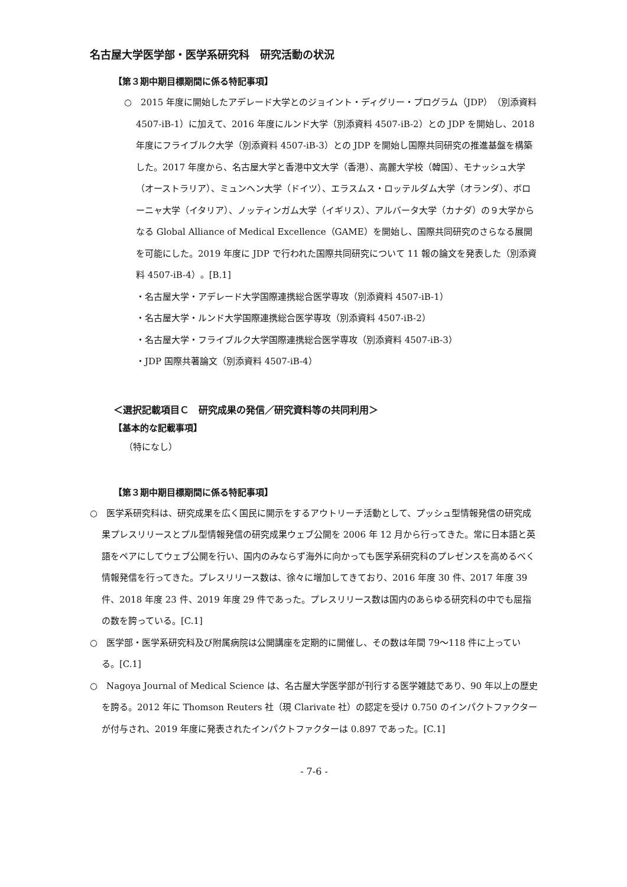名古屋大学医学部・医学系研究科　研究活動の状況
【第３期中期目標期間に係る特記事項】
○　2015 年度に開始したアデレード大学とのジョイント・ディグリー・プログラム（JDP）（別添資料 4507-iB-1）に加えて、2016 年度にルンド大学（別添資料 4507-iB-2）との JDP を開始し、2018 年度にフライブルク大学（別添資料 4507-iB-3）との JDP を開始し国際共同研究の推進基盤を構築した。2017 年度から、名古屋大学と香港中文大学（香港）、高麗大学校（韓国）、モナッシュ大学（オーストラリア）、ミュンヘン大学（ドイツ）、エラスムス・ロッテルダム大学（オランダ）、ボローニャ大学（イタリア）、ノッティンガム大学（イギリス）、アルバータ大学（カナダ）の９大学からなる Global Alliance of Medical Excellence（GAME）を開始し、国際共同研究のさらなる展開を可能にした。2019 年度に JDP で行われた国際共同研究について 11 報の論文を発表した（別添資料 4507-iB-4）。[B.1]
・名古屋大学・アデレード大学国際連携総合医学専攻（別添資料 4507-iB-1）
・名古屋大学・ルンド大学国際連携総合医学専攻（別添資料 4507-iB-2）
・名古屋大学・フライブルク大学国際連携総合医学専攻（別添資料 4507-iB-3）
・JDP 国際共著論文（別添資料 4507-iB-4）
＜選択記載項目Ｃ　研究成果の発信／研究資料等の共同利用＞
【基本的な記載事項】
（特になし）
【第３期中期目標期間に係る特記事項】
○　医学系研究科は、研究成果を広く国民に開示をするアウトリーチ活動として、プッシュ型情報発信の研究成果プレスリリースとプル型情報発信の研究成果ウェブ公開を 2006 年 12 月から行ってきた。常に日本語と英語をペアにしてウェブ公開を行い、国内のみならず海外に向かっても医学系研究科のプレゼンスを高めるべく情報発信を行ってきた。プレスリリース数は、徐々に増加してきており、2016 年度 30 件、2017 年度 39 件、2018 年度 23 件、2019 年度 29 件であった。プレスリリース数は国内のあらゆる研究科の中でも屈指の数を誇っている。[C.1]
○　医学部・医学系研究科及び附属病院は公開講座を定期的に開催し、その数は年間 79～118 件に上っている。[C.1]
○　Nagoya Journal of Medical Science は、名古屋大学医学部が刊行する医学雑誌であり、90 年以上の歴史を誇る。2012 年に Thomson Reuters 社（現 Clarivate 社）の認定を受け 0.750 のインパクトファクターが付与され、2019 年度に発表されたインパクトファクターは 0.897 であった。[C.1]
- 7-6 -